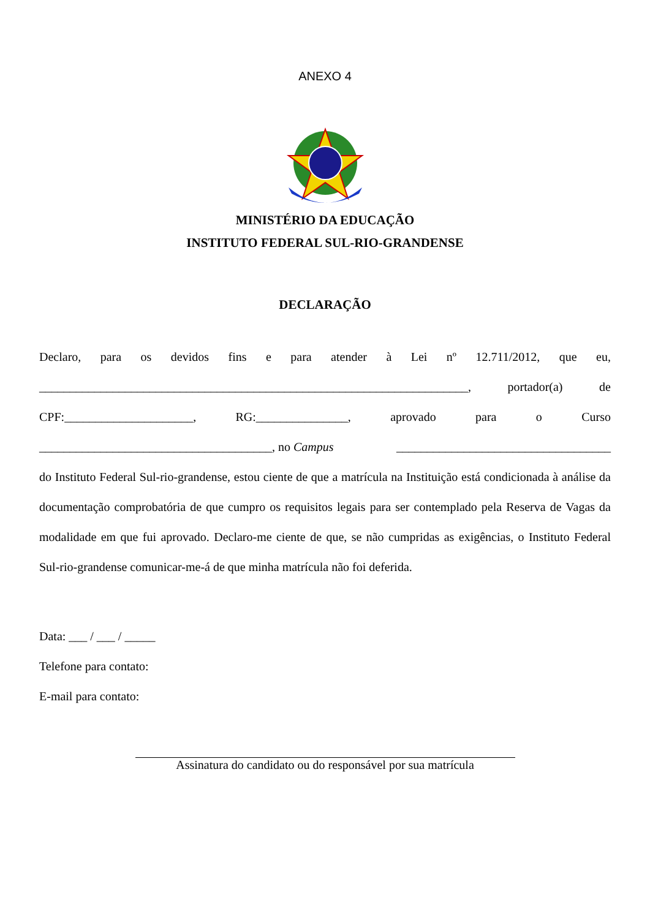ANEXO 4
MINISTÉRIO DA EDUCAÇÃO
INSTITUTO FEDERAL SUL-RIO-GRANDENSE
DECLARAÇÃO
Declaro, para os devidos fins e para atender à Lei nº 12.711/2012, que eu,
______________________________________________________________________, portador(a) de
CPF:_____________________, RG:_______________, aprovado para o Curso
______________________________________, no Campus ___________________________________
do Instituto Federal Sul-rio-grandense, estou ciente de que a matrícula na Instituição está condicionada à análise da documentação comprobatória de que cumpro os requisitos legais para ser contemplado pela Reserva de Vagas da modalidade em que fui aprovado. Declaro-me ciente de que, se não cumpridas as exigências, o Instituto Federal Sul-rio-grandense comunicar-me-á de que minha matrícula não foi deferida.
Data: ___ / ___ / _____
Telefone para contato:
E-mail para contato:
Assinatura do candidato ou do responsável por sua matrícula